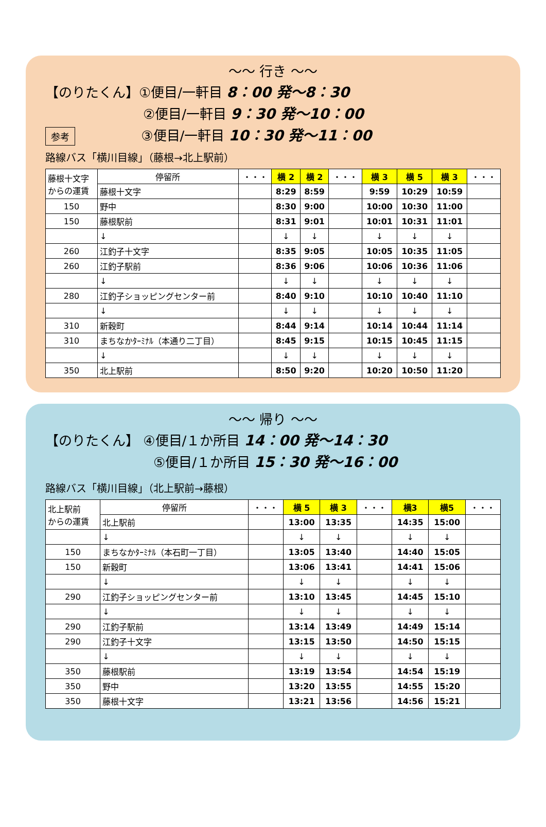～～ 行き ～～
【のりたくん】①便目/一軒目 8：00 発～8：30
②便目/一軒目 9：30 発～10：00
参考 ③便目/一軒目 10：30 発～11：00
路線バス「横川目線」（藤根→北上駅前）
| 藤根十文字 からの運賃 | 停留所 | ・・・ | 横 2 | 横 2 | ・・・ | 横 3 | 横 5 | 横 3 | ・・・ |
| | 藤根十文字 | | 8:29 | 8:59 | | 9:59 | 10:29 | 10:59 | |
| 150 | 野中 | | 8:30 | 9:00 | | 10:00 | 10:30 | 11:00 | |
| 150 | 藤根駅前 | | 8:31 | 9:01 | | 10:01 | 10:31 | 11:01 | |
| | ↓ | | ↓ | ↓ | | ↓ | ↓ | ↓ | |
| 260 | 江釣子十文字 | | 8:35 | 9:05 | | 10:05 | 10:35 | 11:05 | |
| 260 | 江釣子駅前 | | 8:36 | 9:06 | | 10:06 | 10:36 | 11:06 | |
| | ↓ | | ↓ | ↓ | | ↓ | ↓ | ↓ | |
| 280 | 江釣子ショッピングセンター前 | | 8:40 | 9:10 | | 10:10 | 10:40 | 11:10 | |
| | ↓ | | ↓ | ↓ | | ↓ | ↓ | ↓ | |
| 310 | 新穀町 | | 8:44 | 9:14 | | 10:14 | 10:44 | 11:14 | |
| 310 | まちなかﾀｰﾐﾅﾙ（本通り二丁目） | | 8:45 | 9:15 | | 10:15 | 10:45 | 11:15 | |
| | ↓ | | ↓ | ↓ | | ↓ | ↓ | ↓ | |
| 350 | 北上駅前 | | 8:50 | 9:20 | | 10:20 | 10:50 | 11:20 | |
～～ 帰り ～～
【のりたくん】 ④便目/１か所目 14：00 発～14：30
⑤便目/１か所目 15：30 発～16：00
路線バス「横川目線」（北上駅前→藤根）
| 北上駅前 からの運賃 | 停留所 | ・・・ | 横 5 | 横 3 | ・・・ | 横3 | 横5 | ・・・ |
| | 北上駅前 | | 13:00 | 13:35 | | 14:35 | 15:00 | |
| | ↓ | | ↓ | ↓ | | ↓ | ↓ | |
| 150 | まちなかﾀｰﾐﾅﾙ（本石町一丁目） | | 13:05 | 13:40 | | 14:40 | 15:05 | |
| 150 | 新穀町 | | 13:06 | 13:41 | | 14:41 | 15:06 | |
| | ↓ | | ↓ | ↓ | | ↓ | ↓ | |
| 290 | 江釣子ショッピングセンター前 | | 13:10 | 13:45 | | 14:45 | 15:10 | |
| | ↓ | | ↓ | ↓ | | ↓ | ↓ | |
| 290 | 江釣子駅前 | | 13:14 | 13:49 | | 14:49 | 15:14 | |
| 290 | 江釣子十文字 | | 13:15 | 13:50 | | 14:50 | 15:15 | |
| | ↓ | | ↓ | ↓ | | ↓ | ↓ | |
| 350 | 藤根駅前 | | 13:19 | 13:54 | | 14:54 | 15:19 | |
| 350 | 野中 | | 13:20 | 13:55 | | 14:55 | 15:20 | |
| 350 | 藤根十文字 | | 13:21 | 13:56 | | 14:56 | 15:21 | |